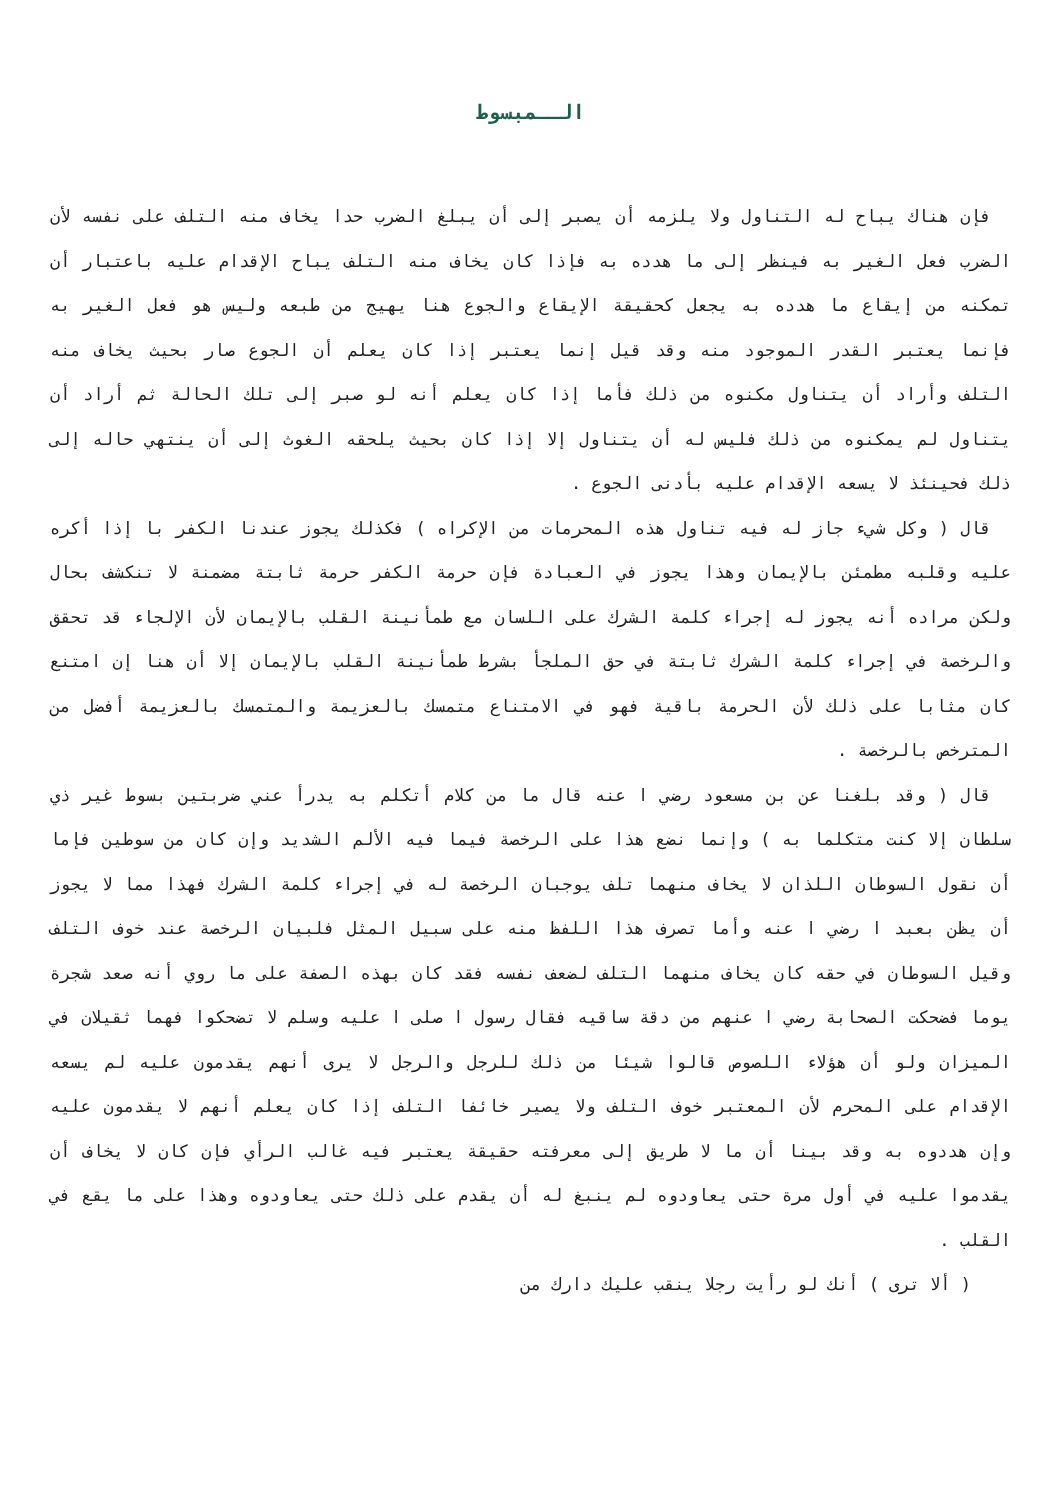الــمبسوط
فإن هناك يباح له التناول ولا يلزمه أن يصبر إلى أن يبلغ الضرب حدا يخاف منه التلف على نفسه لأن الضرب فعل الغير به فينظر إلى ما هدده به فإذا كان يخاف منه التلف يباح الإقدام عليه باعتبار أن تمكنه من إيقاع ما هدده به يجعل كحقيقة الإيقاع والجوع هنا يهيج من طبعه وليس هو فعل الغير به فإنما يعتبر القدر الموجود منه وقد قيل إنما يعتبر إذا كان يعلم أن الجوع صار بحيث يخاف منه التلف وأراد أن يتناول مكنوه من ذلك فأما إذا كان يعلم أنه لو صبر إلى تلك الحالة ثم أراد أن يتناول لم يمكنوه من ذلك فليس له أن يتناول إلا إذا كان بحيث يلحقه الغوث إلى أن ينتهي حاله إلى ذلك فحينئذ لا يسعه الإقدام عليه بأدنى الجوع .
قال ( وكل شيء جاز له فيه تناول هذه المحرمات من الإكراه ) فكذلك يجوز عندنا الكفر با إذا أكره عليه وقلبه مطمئن بالإيمان وهذا يجوز في العبادة فإن حرمة الكفر حرمة ثابتة مضمنة لا تنكشف بحال ولكن مراده أنه يجوز له إجراء كلمة الشرك على اللسان مع طمأنينة القلب بالإيمان لأن الإلجاء قد تحقق والرخصة في إجراء كلمة الشرك ثابتة في حق الملجأ بشرط طمأنينة القلب بالإيمان إلا أن هنا إن امتنع كان مثابا على ذلك لأن الحرمة باقية فهو في الامتناع متمسك بالعزيمة والمتمسك بالعزيمة أفضل من المترخص بالرخصة .
قال ( وقد بلغنا عن بن مسعود رضي ا عنه قال ما من كلام أتكلم به يدرأ عني ضربتين بسوط غير ذي سلطان إلا كنت متكلما به ) وإنما نضع هذا على الرخصة فيما فيه الألم الشديد وإن كان من سوطين فإما أن نقول السوطان اللذان لا يخاف منهما تلف يوجبان الرخصة له في إجراء كلمة الشرك فهذا مما لا يجوز أن يظن بعبد ا رضي ا عنه وأما تصرف هذا اللفظ منه على سبيل المثل فلبيان الرخصة عند خوف التلف وقيل السوطان في حقه كان يخاف منهما التلف لضعف نفسه فقد كان بهذه الصفة على ما روي أنه صعد شجرة يوما فضحكت الصحابة رضي ا عنهم من دقة ساقيه فقال رسول ا صلى ا عليه وسلم لا تضحكوا فهما ثقيلان في الميزان ولو أن هؤلاء اللصوص قالوا شيئا من ذلك للرجل والرجل لا يرى أنهم يقدمون عليه لم يسعه الإقدام على المحرم لأن المعتبر خوف التلف ولا يصير خائفا التلف إذا كان يعلم أنهم لا يقدمون عليه وإن هددوه به وقد بينا أن ما لا طريق إلى معرفته حقيقة يعتبر فيه غالب الرأي فإن كان لا يخاف أن يقدموا عليه في أول مرة حتى يعاودوه لم ينبغ له أن يقدم على ذلك حتى يعاودوه وهذا على ما يقع في القلب .
( ألا ترى ) أنك لو رأيت رجلا ينقب عليك دارك من